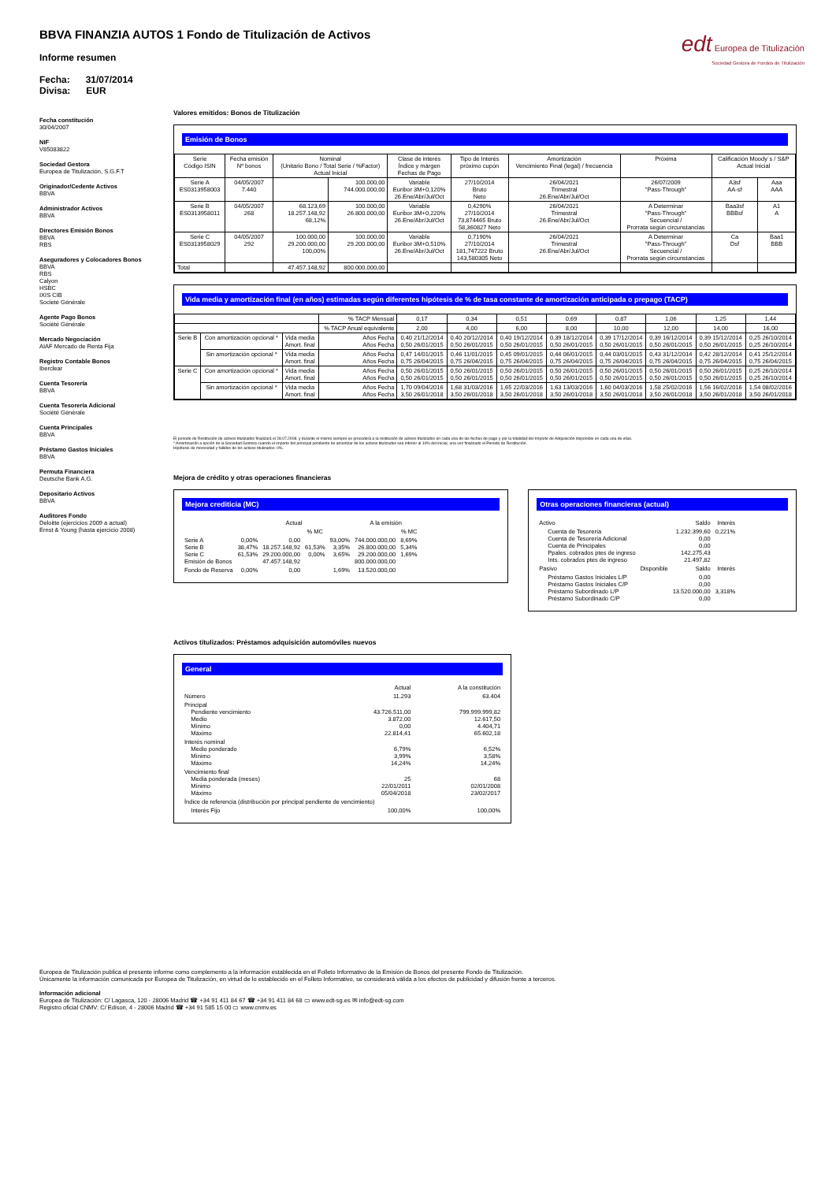edt Europea de Titulización
Sociedad Gestora de Fondos de Titulización
BBVA FINANZIA AUTOS 1 Fondo de Titulización de Activos
Informe resumen
Fecha: 31/07/2014
Divisa: EUR
Fecha constitución
30/04/2007
NIF
V85083822
Sociedad Gestora
Europea de Titulización, S.G.F.T
Originador/Cedente Activos
BBVA
Administrador Activos
BBVA
Directores Emisión Bonos
BBVA
RBS
Aseguradores y Colocadores Bonos
BBVA
RBS
Calyon
HSBC
IXIS CIB
Societé Générale
Agente Pago Bonos
Société Générale
Mercado Negociación
AIAF Mercado de Renta Fija
Registro Contable Bonos
Iberclear
Cuenta Tesorería
BBVA
Cuenta Tesorería Adicional
Société Générale
Cuenta Principales
BBVA
Préstamo Gastos Iniciales
BBVA
Permuta Financiera
Deutsche Bank A.G.
Depositario Activos
BBVA
Auditores Fondo
Deloitte (ejercicios 2009 a actual)
Ernst & Young (hasta ejercicio 2008)
Valores emitidos: Bonos de Titulización
Emisión de Bonos
| Serie Código ISIN | Fecha emisión Nº bonos | Nominal (Unitario Bono / Total Serie / %Factor) Actual Inicial | | Clase de interés Índice y márgen Fechas de Pago | Tipo de Interés próximo cupón | Amortización Vencimiento Final (legal) / frecuencia | Próxima | Calificación Moody´s / S&P Actual Inicial | |
| --- | --- | --- | --- | --- | --- | --- | --- | --- | --- |
| Serie A ES0313958003 | 04/05/2007 7.440 | | 100.000,00 744.000.000,00 | Variable Euribor 3M+0,120% 26.Ene/Abr/Jul/Oct | 27/10/2014 Bruto Neto | 26/04/2021 Trimestral 26.Ene/Abr/Jul/Oct | 26/07/2009 "Pass-Through" | A3sf AA-sf | Aaa AAA |
| Serie B ES0313958011 | 04/05/2007 268 | 68.123,69 18.257.148,92 68,12% | 100.000,00 26.800.000,00 | Variable Euribor 3M+0,220% 26.Ene/Abr/Jul/Oct | 0,4290% 27/10/2014 73,874465 Bruto 58,360827 Neto | 26/04/2021 Trimestral 26.Ene/Abr/Jul/Oct | A Determinar "Pass-Through" Secuencial / Prorrata según circunstancias | Baa3sf BBBsf | A1 A |
| Serie C ES0313958029 | 04/05/2007 292 | 100.000,00 29.200.000,00 100,00% | 100.000,00 29.200.000,00 | Variable Euribor 3M+0,510% 26.Ene/Abr/Jul/Oct | 0,7190% 27/10/2014 181,747222 Bruto 143,580305 Neto | 26/04/2021 Trimestral 26.Ene/Abr/Jul/Oct | A Determinar "Pass-Through" Secuencial / Prorrata según circunstancias | Ca Dsf | Baa1 BBB |
| Total | | 47.457.148,92 | 800.000.000,00 | | | | | | |
Vida media y amortización final (en años) estimadas según diferentes hipótesis de % de tasa constante de amortización anticipada o prepago (TACP)
| | | | % TACP Mensual | 0,17 | 0,34 | 0,51 | 0,69 | 0,87 | 1,06 | 1,25 | 1,44 |
| | | | % TACP Anual equivalente | 2,00 | 4,00 | 6,00 | 8,00 | 10,00 | 12,00 | 14,00 | 16,00 |
| Serie B | Con amortización opcional * | Vida media Amort. final | Años Fecha Años Fecha | 0,40 21/12/2014 0,50 26/01/2015 | 0,40 20/12/2014 0,50 26/01/2015 | 0,40 19/12/2014 0,50 26/01/2015 | 0,39 18/12/2014 0,50 26/01/2015 | 0,39 17/12/2014 0,50 26/01/2015 | 0,39 16/12/2014 0,50 26/01/2015 | 0,39 15/12/2014 0,50 26/01/2015 | 0,25 26/10/2014 0,25 26/10/2014 |
| | Sin amortización opcional * | Vida media Amort. final | Años Fecha Años Fecha | 0,47 14/01/2015 0,75 26/04/2015 | 0,46 11/01/2015 0,75 26/04/2015 | 0,45 09/01/2015 0,75 26/04/2015 | 0,44 06/01/2015 0,75 26/04/2015 | 0,44 03/01/2015 0,75 26/04/2015 | 0,43 31/12/2014 0,75 26/04/2015 | 0,42 28/12/2014 0,75 26/04/2015 | 0,41 25/12/2014 0,75 26/04/2015 |
| Serie C | Con amortización opcional * | Vida media Amort. final | Años Fecha Años Fecha | 0,50 26/01/2015 0,50 26/01/2015 | 0,50 26/01/2015 0,50 26/01/2015 | 0,50 26/01/2015 0,50 26/01/2015 | 0,50 26/01/2015 0,50 26/01/2015 | 0,50 26/01/2015 0,50 26/01/2015 | 0,50 26/01/2015 0,50 26/01/2015 | 0,50 26/01/2015 0,50 26/01/2015 | 0,25 26/10/2014 0,25 26/10/2014 |
| | Sin amortización opcional * | Vida media Amort. final | Años Fecha Años Fecha | 1,70 09/04/2016 3,50 26/01/2018 | 1,68 31/03/2016 3,50 26/01/2018 | 1,65 22/03/2016 3,50 26/01/2018 | 1,63 13/03/2016 3,50 26/01/2018 | 1,60 04/03/2016 3,50 26/01/2018 | 1,58 25/02/2016 3,50 26/01/2018 | 1,56 16/02/2016 3,50 26/01/2018 | 1,54 08/02/2016 3,50 26/01/2018 |
El periodo de Restitución de activos titulizados finalizará el 28.07.2008, y durante el mismo siempre se procederá a la restitución de activos titulizados en cada una de las fechas de pago y por la totalidad del Importe de Adquisición disponible en cada una de ellas.
* Amortización a opción de la Sociedad Gestora cuando el importe del principal pendiente de amortizar de los activos titulizados sea inferior al 10% del inicial, una vez finalizado el Periodo de Restitución.
Hipótesis de morosidad y fallidos de los activos titulizados: 0%.
Mejora de crédito y otras operaciones financieras
Mejora crediticia (MC)
| | | Actual | | | A la emisión | |
| | | | % MC | | | % MC |
| Serie A Serie B Serie C Emisión de Bonos | 0,00% 38,47% 61,53% | 0,00 18.257.148,92 29.200.000,00 47.457.148,92 | 61,53% 0,00% | 93,00% 3,35% 3,65% | 744.000.000,00 26.800.000,00 29.200.000,00 800.000.000,00 | 8,69% 5,34% 1,69% |
| Fondo de Reserva | 0,00% | 0,00 | | 1,69% | 13.520.000,00 | |
Otras operaciones financieras (actual)
| Activo | | Saldo | Interés |
| Cuenta de Tesorería Cuenta de Tesorería Adicional Cuenta de Principales Ppales. cobrados ptes de ingreso Ints. cobrados ptes de ingreso | | 1.232.399,60 0,00 0,00 142.275,43 21.497,82 | 0,221% |
| Pasivo | Disponible | Saldo | Interés |
| Préstamo Gastos Iniciales L/P Préstamo Gastos Iniciales C/P Préstamo Subordinado L/P Préstamo Subordinado C/P | | 0,00 0,00 13.520.000,00 0,00 | 3,318% |
Activos titulizados: Préstamos adquisición automóviles nuevos
General
| | Actual | A la constitución |
| Número | 11.293 | 63.404 |
| Principal Pendiente vencimiento Medio Mínimo Máximo | 43.726.511,00 3.872,00 0,00 22.814,41 | 799.999.999,82 12.617,50 4.404,71 65.602,18 |
| Interés nominal Medio ponderado Mínimo Máximo | 6,79% 3,99% 14,24% | 6,52% 3,58% 14,24% |
| Vencimiento final Media ponderada (meses) Mínimo Máximo | 25 22/01/2011 05/04/2018 | 68 02/01/2008 23/02/2017 |
| Índice de referencia (distribución por principal pendiente de vencimiento) | | |
| Interés Fijo | 100,00% | 100,00% |
Europea de Titulización publica el presente informe como complemento a la información establecida en el Folleto Informativo de la Emisión de Bonos del presente Fondo de Titulización.
Únicamente la información comunicada por Europea de Titulización, en virtud de lo establecido en el Folleto Informativo, se considerará válida a los efectos de publicidad y difusión frente a terceros.
Información adicional
Europea de Titulización: C/ Lagasca, 120 - 28006 Madrid ☎ +34 91 411 84 67 ☎ +34 91 411 84 68 ▭ www.edt-sg.es ✉ info@edt-sg.com
Registro oficial CNMV: C/ Edison, 4 - 28006 Madrid ☎ +34 91 585 15 00 ▭ www.cnmv.es